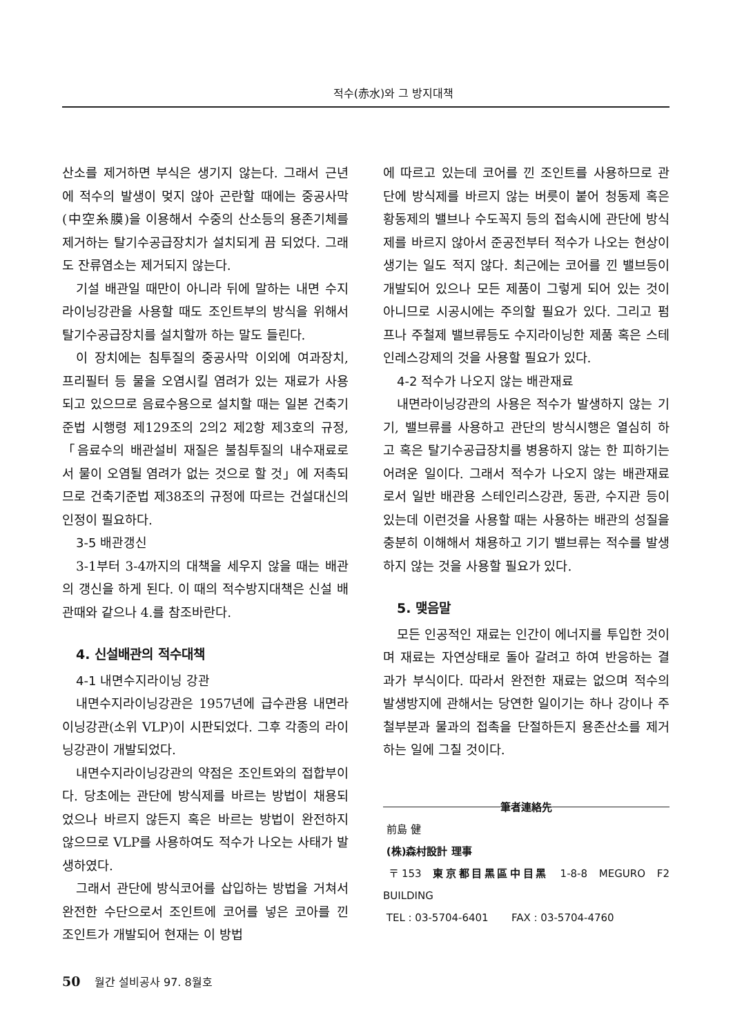적수(赤水)와 그 방지대책
산소를 제거하면 부식은 생기지 않는다. 그래서 근년에 적수의 발생이 멎지 않아 곤란할 때에는 중공사막(中空糸膜)을 이용해서 수중의 산소등의 용존기체를 제거하는 탈기수공급장치가 설치되게 끔 되었다. 그래도 잔류염소는 제거되지 않는다.
기설 배관일 때만이 아니라 뒤에 말하는 내면 수지라이닝강관을 사용할 때도 조인트부의 방식을 위해서 탈기수공급장치를 설치할까 하는 말도 들린다.
이 장치에는 침투질의 중공사막 이외에 여과장치, 프리필터 등 물을 오염시킬 염려가 있는 재료가 사용되고 있으므로 음료수용으로 설치할 때는 일본 건축기준법 시행령 제129조의 2의2 제2항 제3호의 규정,「음료수의 배관설비 재질은 불침투질의 내수재료로서 물이 오염될 염려가 없는 것으로 할 것」에 저촉되므로 건축기준법 제38조의 규정에 따르는 건설대신의 인정이 필요하다.
3-5 배관갱신
3-1부터 3-4까지의 대책을 세우지 않을 때는 배관의 갱신을 하게 된다. 이 때의 적수방지대책은 신설 배관때와 같으나 4.를 참조바란다.
4. 신설배관의 적수대책
4-1 내면수지라이닝 강관
내면수지라이닝강관은 1957년에 급수관용 내면라이닝강관(소위 VLP)이 시판되었다. 그후 각종의 라이닝강관이 개발되었다.
내면수지라이닝강관의 약점은 조인트와의 접합부이다. 당초에는 관단에 방식제를 바르는 방법이 채용되었으나 바르지 않든지 혹은 바르는 방법이 완전하지 않으므로 VLP를 사용하여도 적수가 나오는 사태가 발생하였다.
그래서 관단에 방식코어를 삽입하는 방법을 거쳐서 완전한 수단으로서 조인트에 코어를 넣은 코아를 낀 조인트가 개발되어 현재는 이 방법
에 따르고 있는데 코어를 낀 조인트를 사용하므로 관단에 방식제를 바르지 않는 버릇이 붙어 청동제 혹은 황동제의 밸브나 수도꼭지 등의 접속시에 관단에 방식제를 바르지 않아서 준공전부터 적수가 나오는 현상이 생기는 일도 적지 않다. 최근에는 코어를 낀 밸브등이 개발되어 있으나 모든 제품이 그렇게 되어 있는 것이 아니므로 시공시에는 주의할 필요가 있다. 그리고 펌프나 주철제 밸브류등도 수지라이닝한 제품 혹은 스테인레스강제의 것을 사용할 필요가 있다.
4-2 적수가 나오지 않는 배관재료
내면라이닝강관의 사용은 적수가 발생하지 않는 기기, 밸브류를 사용하고 관단의 방식시행은 열심히 하고 혹은 탈기수공급장치를 병용하지 않는 한 피하기는 어려운 일이다. 그래서 적수가 나오지 않는 배관재료로서 일반 배관용 스테인리스강관, 동관, 수지관 등이 있는데 이런것을 사용할 때는 사용하는 배관의 성질을 충분히 이해해서 채용하고 기기 밸브류는 적수를 발생하지 않는 것을 사용할 필요가 있다.
5. 맺음말
모든 인공적인 재료는 인간이 에너지를 투입한 것이며 재료는 자연상태로 돌아 갈려고 하여 반응하는 결과가 부식이다. 따라서 완전한 재료는 없으며 적수의 발생방지에 관해서는 당연한 일이기는 하나 강이나 주철부분과 물과의 접촉을 단절하든지 용존산소를 제거하는 일에 그칠 것이다.
筆者連絡先
前島 健
(株)森村設計 理事
〒153 東京都目黑區中目黑 1-8-8 MEGURO F2 BUILDING
TEL : 03-5704-6401 FAX : 03-5704-4760
50 월간 설비공사 97. 8월호